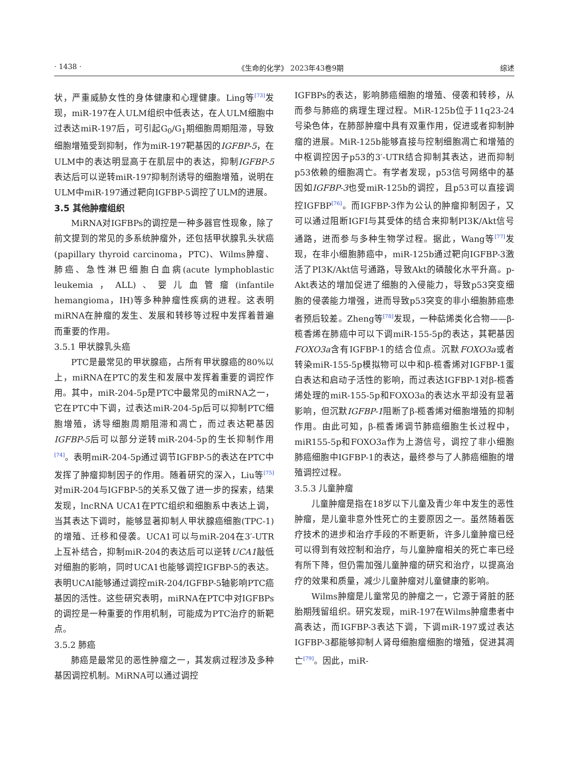· 1438 · 《生命的化学》 2023年43卷9期 综述
状，严重威胁女性的身体健康和心理健康。Ling等<sup>[73]</sup>发现，miR-197在人ULM组织中低表达，在人ULM细胞中过表达miR-197后，可引起G<sub>0</sub>/G<sub>1</sub>期细胞周期阻滞，导致细胞增殖受到抑制，作为miR-197靶基因的IGFBP-5，在ULM中的表达明显高于在肌层中的表达，抑制IGFBP-5表达后可以逆转miR-197抑制剂诱导的细胞增殖，说明在ULM中miR-197通过靶向IGFBP-5调控了ULM的进展。
3.5 其他肿瘤组织
MiRNA对IGFBPs的调控是一种多器官性现象，除了前文提到的常见的多系统肿瘤外，还包括甲状腺乳头状癌(papillary thyroid carcinoma，PTC)、Wilms肿瘤、肺癌、急性淋巴细胞白血病(acute lymphoblastic leukemia，ALL)、婴儿血管瘤(infantile hemangioma，IH)等多种肿瘤性疾病的进程。这表明miRNA在肿瘤的发生、发展和转移等过程中发挥着普遍而重要的作用。
3.5.1 甲状腺乳头癌
PTC是最常见的甲状腺癌，占所有甲状腺癌的80%以上，miRNA在PTC的发生和发展中发挥着重要的调控作用。其中，miR-204-5p是PTC中最常见的miRNA之一，它在PTC中下调，过表达miR-204-5p后可以抑制PTC细胞增殖，诱导细胞周期阻滞和凋亡，而过表达靶基因IGFBP-5后可以部分逆转miR-204-5p的生长抑制作用<sup>[74]</sup>。表明miR-204-5p通过调节IGFBP-5的表达在PTC中发挥了肿瘤抑制因子的作用。随着研究的深入，Liu等<sup>[75]</sup>对miR-204与IGFBP-5的关系又做了进一步的探索，结果发现，lncRNA UCA1在PTC组织和细胞系中表达上调，当其表达下调时，能够显著抑制人甲状腺癌细胞(TPC-1)的增殖、迁移和侵袭。UCA1可以与miR-204在3′-UTR上互补结合，抑制miR-204的表达后可以逆转UCA1敲低对细胞的影响，同时UCA1也能够调控IGFBP-5的表达。表明UCAI能够通过调控miR-204/IGFBP-5轴影响PTC癌基因的活性。这些研究表明，miRNA在PTC中对IGFBPs的调控是一种重要的作用机制，可能成为PTC治疗的新靶点。
3.5.2 肺癌
肺癌是最常见的恶性肿瘤之一，其发病过程涉及多种基因调控机制。MiRNA可以通过调控
IGFBPs的表达，影响肺癌细胞的增殖、侵袭和转移，从而参与肺癌的病理生理过程。MiR-125b位于11q23-24号染色体，在肺部肿瘤中具有双重作用，促进或者抑制肿瘤的进展。MiR-125b能够直接与控制细胞凋亡和增殖的中枢调控因子p53的3′-UTR结合抑制其表达，进而抑制p53依赖的细胞凋亡。有学者发现，p53信号网络中的基因如IGFBP-3也受miR-125b的调控，且p53可以直接调控IGFBP<sup>[76]</sup>。而IGFBP-3作为公认的肿瘤抑制因子，又可以通过阻断IGFⅠ与其受体的结合来抑制PI3K/Akt信号通路，进而参与多种生物学过程。据此，Wang等<sup>[77]</sup>发现，在非小细胞肺癌中，miR-125b通过靶向IGFBP-3激活了PI3K/Akt信号通路，导致Akt的磷酸化水平升高。p-Akt表达的增加促进了细胞的入侵能力，导致p53突变细胞的侵袭能力增强，进而导致p53突变的非小细胞肺癌患者预后较差。Zheng等<sup>[78]</sup>发现，一种萜烯类化合物——β-榄香烯在肺癌中可以下调miR-155-5p的表达，其靶基因FOXO3a含有IGFBP-1的结合位点。沉默FOXO3a或者转染miR-155-5p模拟物可以中和β-榄香烯对IGFBP-1蛋白表达和启动子活性的影响，而过表达IGFBP-1对β-榄香烯处理的miR-155-5p和FOXO3a的表达水平却没有显著影响，但沉默IGFBP-1阻断了β-榄香烯对细胞增殖的抑制作用。由此可知，β-榄香烯调节肺癌细胞生长过程中，miR155-5p和FOXO3a作为上游信号，调控了非小细胞肺癌细胞中IGFBP-1的表达，最终参与了人肺癌细胞的增殖调控过程。
3.5.3 儿童肿瘤
儿童肿瘤是指在18岁以下儿童及青少年中发生的恶性肿瘤，是儿童非意外性死亡的主要原因之一。虽然随着医疗技术的进步和治疗手段的不断更新，许多儿童肿瘤已经可以得到有效控制和治疗，与儿童肿瘤相关的死亡率已经有所下降，但仍需加强儿童肿瘤的研究和治疗，以提高治疗的效果和质量，减少儿童肿瘤对儿童健康的影响。
Wilms肿瘤是儿童常见的肿瘤之一，它源于肾脏的胚胎期残留组织。研究发现，miR-197在Wilms肿瘤患者中高表达，而IGFBP-3表达下调，下调miR-197或过表达IGFBP-3都能够抑制人肾母细胞瘤细胞的增殖，促进其凋亡<sup>[79]</sup>。因此，miR-